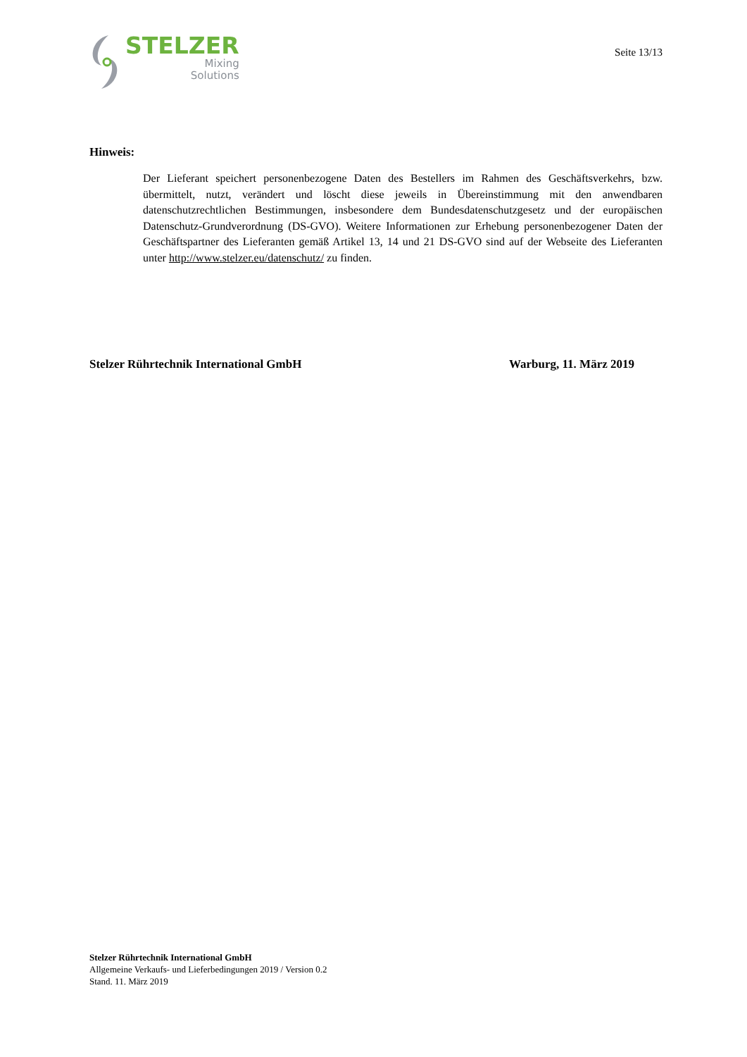STELZER
Mixing
Solutions
Seite 13/13
Hinweis:
Der Lieferant speichert personenbezogene Daten des Bestellers im Rahmen des Geschäftsver­kehrs, bzw. übermittelt, nutzt, verändert und löscht diese jeweils in Übereinstimmung mit den anwendbaren datenschutzrechtlichen Bestimmungen, insbesondere dem Bundesdatenschutzge­setz und der europäischen Datenschutz-Grundverordnung (DS-GVO). Weitere Informationen zur Erhebung personenbezogener Daten der Geschäftspartner des Lieferanten gemäß Artikel 13, 14 und 21 DS-GVO sind auf der Webseite des Lieferanten unter http://www.stelzer.eu/datenschutz/ zu finden.
Stelzer Rührtechnik International GmbH Warburg, 11. März 2019
Stelzer Rührtechnik International GmbH
Allgemeine Verkaufs- und Lieferbedingungen 2019 / Version 0.2
Stand. 11. März 2019